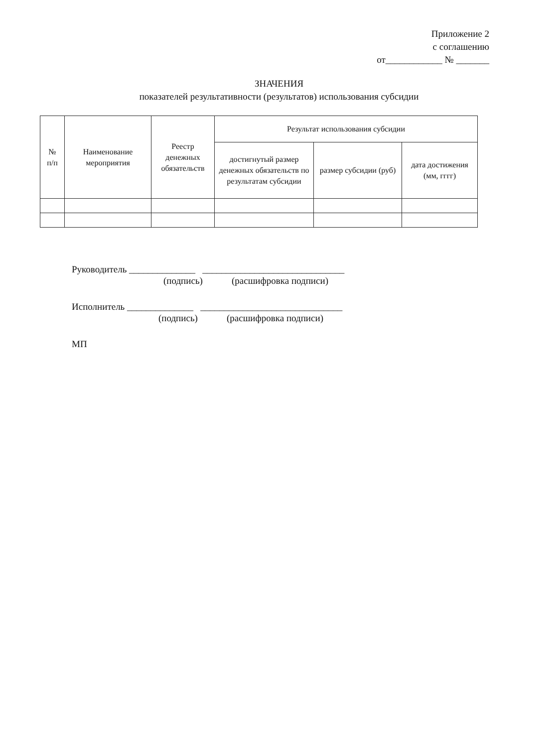Приложение 2
с соглашению
от____________ № _______
ЗНАЧЕНИЯ
показателей результативности (результатов) использования субсидии
| № п/п | Наименование мероприятия | Реестр денежных обязательств | Результат использования субсидии | | |
| --- | --- | --- | --- | --- | --- |
| | | | достигнутый размер денежных обязательств по результатам субсидии | размер субсидии (руб) | дата достижения (мм, гггг) |
Руководитель ______________ ______________________________
(подпись) (расшифровка подписи)
Исполнитель ______________ ______________________________
(подпись) (расшифровка подписи)
МП